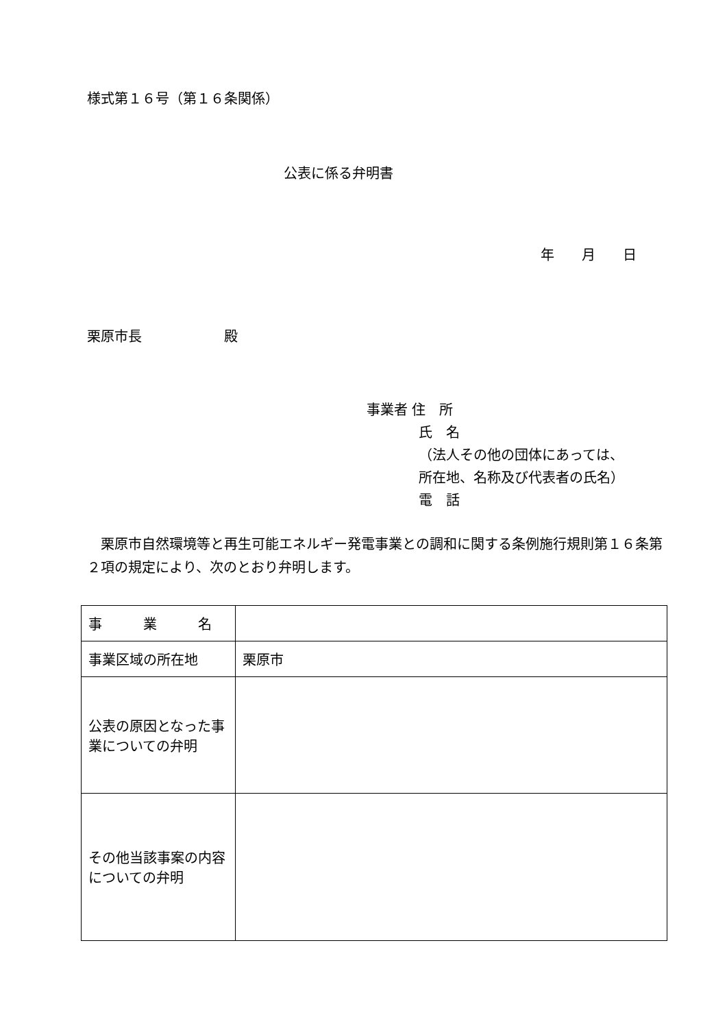様式第１６号（第１６条関係）
公表に係る弁明書
年　　月　　日
栗原市長　　　　　　殿
事業者 住　所
氏　名
（法人その他の団体にあっては、
所在地、名称及び代表者の氏名）
電　話
　栗原市自然環境等と再生可能エネルギー発電事業との調和に関する条例施行規則第１６条第２項の規定により、次のとおり弁明します。
| 事 業 名 | |
| 事業区域の所在地 | 栗原市 |
| 公表の原因となった事業についての弁明 | |
| その他当該事案の内容についての弁明 | |